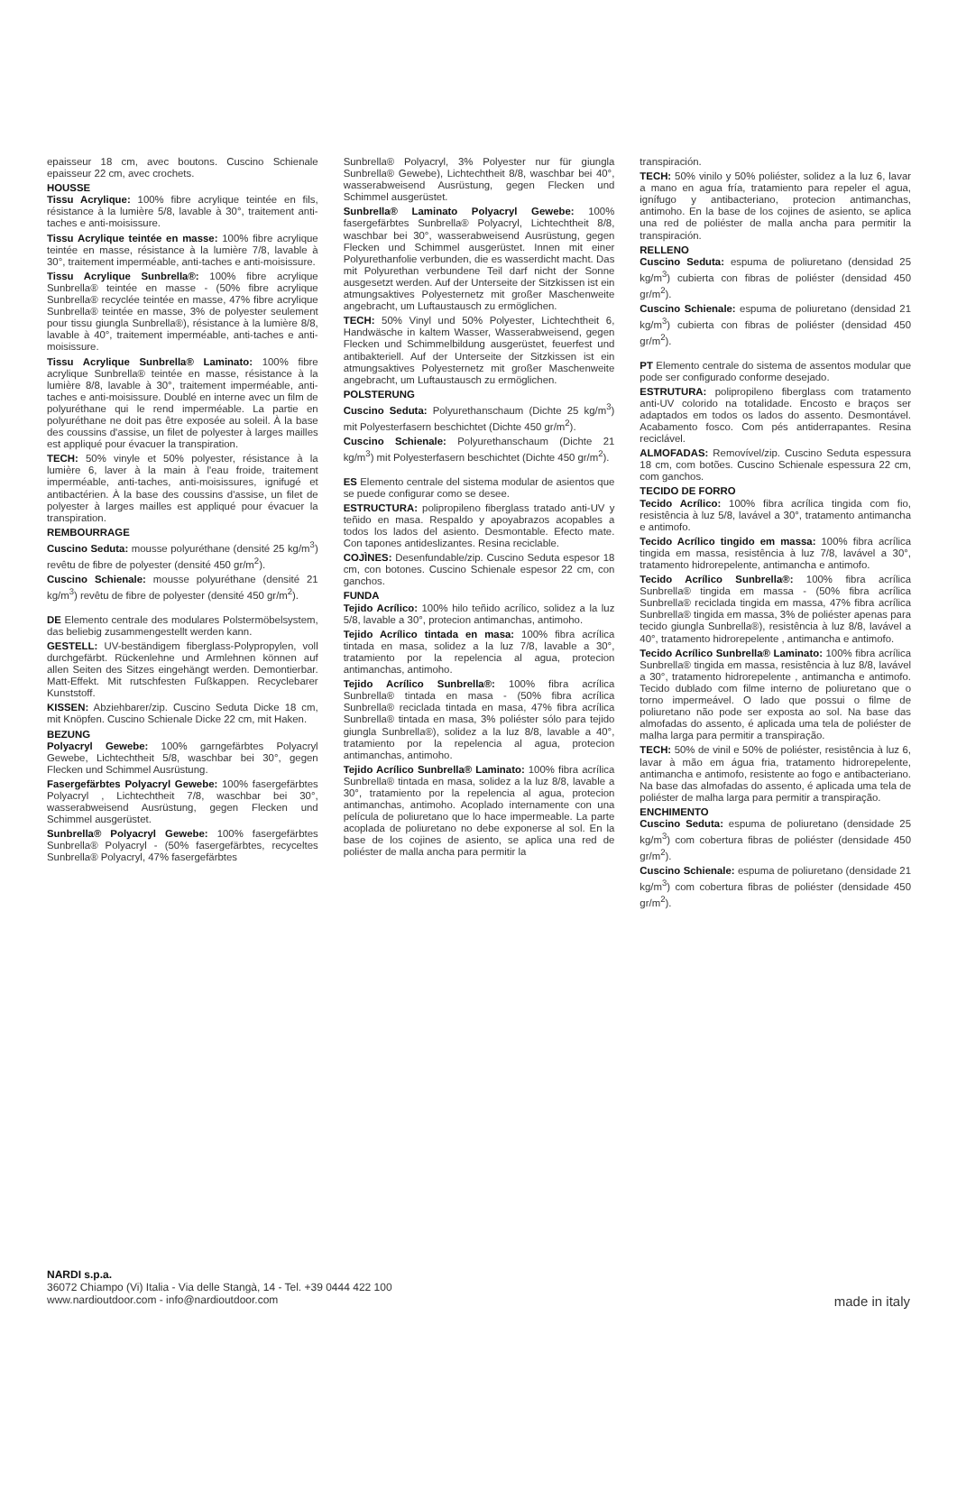epaisseur 18 cm, avec boutons. Cuscino Schienale epaisseur 22 cm, avec crochets.
HOUSSE
Tissu Acrylique: 100% fibre acrylique teintée en fils, résistance à la lumière 5/8, lavable à 30°, traitement anti-taches e anti-moisissure.
Tissu Acrylique teintée en masse: 100% fibre acrylique teintée en masse, résistance à la lumière 7/8, lavable à 30°, traitement imperméable, anti-taches e anti-moisissure.
Tissu Acrylique Sunbrella®: 100% fibre acrylique Sunbrella® teintée en masse - (50% fibre acrylique Sunbrella® recyclée teintée en masse, 47% fibre acrylique Sunbrella® teintée en masse, 3% de polyester seulement pour tissu giungla Sunbrella®), résistance à la lumière 8/8, lavable à 40°, traitement imperméable, anti-taches e anti-moisissure.
Tissu Acrylique Sunbrella® Laminato: 100% fibre acrylique Sunbrella® teintée en masse, résistance à la lumière 8/8, lavable à 30°, traitement imperméable, anti-taches e anti-moisissure. Doublé en interne avec un film de polyuréthane qui le rend imperméable. La partie en polyuréthane ne doit pas être exposée au soleil. À la base des coussins d'assise, un filet de polyester à larges mailles est appliqué pour évacuer la transpiration.
TECH: 50% vinyle et 50% polyester, résistance à la lumière 6, laver à la main à l'eau froide, traitement imperméable, anti-taches, anti-moisissures, ignifugé et antibactérien. À la base des coussins d'assise, un filet de polyester à larges mailles est appliqué pour évacuer la transpiration.
REMBOURRAGE
Cuscino Seduta: mousse polyuréthane (densité 25 kg/m<sup>3</sup>) revêtu de fibre de polyester (densité 450 gr/m<sup>2</sup>).
Cuscino Schienale: mousse polyuréthane (densité 21 kg/m<sup>3</sup>) revêtu de fibre de polyester (densité 450 gr/m<sup>2</sup>).
DE Elemento centrale des modulares Polstermöbelsystem, das beliebig zusammengestellt werden kann.
GESTELL: UV-beständigem fiberglass-Polypropylen, voll durchgefärbt. Rückenlehne und Armlehnen können auf allen Seiten des Sitzes eingehängt werden. Demontierbar. Matt-Effekt. Mit rutschfesten Fußkappen. Recyclebarer Kunststoff.
KISSEN: Abziehbarer/zip. Cuscino Seduta Dicke 18 cm, mit Knöpfen. Cuscino Schienale Dicke 22 cm, mit Haken.
BEZUNG
Polyacryl Gewebe: 100% garngefärbtes Polyacryl Gewebe, Lichtechtheit 5/8, waschbar bei 30°, gegen Flecken und Schimmel Ausrüstung.
Fasergefärbtes Polyacryl Gewebe: 100% fasergefärbtes Polyacryl , Lichtechtheit 7/8, waschbar bei 30°, wasserabweisend Ausrüstung, gegen Flecken und Schimmel ausgerüstet.
Sunbrella® Polyacryl Gewebe: 100% fasergefärbtes Sunbrella® Polyacryl - (50% fasergefärbtes, recyceltes Sunbrella® Polyacryl, 47% fasergefärbtes
Sunbrella® Polyacryl, 3% Polyester nur für giungla Sunbrella® Gewebe), Lichtechtheit 8/8, waschbar bei 40°, wasserabweisend Ausrüstung, gegen Flecken und Schimmel ausgerüstet.
Sunbrella® Laminato Polyacryl Gewebe: 100% fasergefärbtes Sunbrella® Polyacryl, Lichtechtheit 8/8, waschbar bei 30°, wasserabweisend Ausrüstung, gegen Flecken und Schimmel ausgerüstet. Innen mit einer Polyurethanfolie verbunden, die es wasserdicht macht. Das mit Polyurethan verbundene Teil darf nicht der Sonne ausgesetzt werden. Auf der Unterseite der Sitzkissen ist ein atmungsaktives Polyesternetz mit großer Maschenweite angebracht, um Luftaustausch zu ermöglichen.
TECH: 50% Vinyl und 50% Polyester, Lichtechtheit 6, Handwäsche in kaltem Wasser, Wasserabweisend, gegen Flecken und Schimmelbildung ausgerüstet, feuerfest und antibakteriell. Auf der Unterseite der Sitzkissen ist ein atmungsaktives Polyesternetz mit großer Maschenweite angebracht, um Luftaustausch zu ermöglichen.
POLSTERUNG
Cuscino Seduta: Polyurethanschaum (Dichte 25 kg/m<sup>3</sup>) mit Polyesterfasern beschichtet (Dichte 450 gr/m<sup>2</sup>).
Cuscino Schienale: Polyurethanschaum (Dichte 21 kg/m<sup>3</sup>) mit Polyesterfasern beschichtet (Dichte 450 gr/m<sup>2</sup>).
ES Elemento centrale del sistema modular de asientos que se puede configurar como se desee.
ESTRUCTURA: polipropileno fiberglass tratado anti-UV y teñido en masa. Respaldo y apoyabrazos acopables a todos los lados del asiento. Desmontable. Efecto mate. Con tapones antideslizantes. Resina reciclable.
COJÌNES: Desenfundable/zip. Cuscino Seduta espesor 18 cm, con botones. Cuscino Schienale espesor 22 cm, con ganchos.
FUNDA
Tejido Acrílico: 100% hilo teñido acrílico, solidez a la luz 5/8, lavable a 30°, protecion antimanchas, antimoho.
Tejido Acrílico tintada en masa: 100% fibra acrílica tintada en masa, solidez a la luz 7/8, lavable a 30°, tratamiento por la repelencia al agua, protecion antimanchas, antimoho.
Tejido Acrílico Sunbrella®: 100% fibra acrílica Sunbrella® tintada en masa - (50% fibra acrílica Sunbrella® reciclada tintada en masa, 47% fibra acrílica Sunbrella® tintada en masa, 3% poliéster sólo para tejido giungla Sunbrella®), solidez a la luz 8/8, lavable a 40°, tratamiento por la repelencia al agua, protecion antimanchas, antimoho.
Tejido Acrílico Sunbrella® Laminato: 100% fibra acrílica Sunbrella® tintada en masa, solidez a la luz 8/8, lavable a 30°, tratamiento por la repelencia al agua, protecion antimanchas, antimoho. Acoplado internamente con una película de poliuretano que lo hace impermeable. La parte acoplada de poliuretano no debe exponerse al sol. En la base de los cojines de asiento, se aplica una red de poliéster de malla ancha para permitir la
transpiración.
TECH: 50% vinilo y 50% poliéster, solidez a la luz 6, lavar a mano en agua fría, tratamiento para repeler el agua, ignífugo y antibacteriano, protecion antimanchas, antimoho. En la base de los cojines de asiento, se aplica una red de poliéster de malla ancha para permitir la transpiración.
RELLENO
Cuscino Seduta: espuma de poliuretano (densidad 25 kg/m<sup>3</sup>) cubierta con fibras de poliéster (densidad 450 gr/m<sup>2</sup>).
Cuscino Schienale: espuma de poliuretano (densidad 21 kg/m<sup>3</sup>) cubierta con fibras de poliéster (densidad 450 gr/m<sup>2</sup>).
PT Elemento centrale do sistema de assentos modular que pode ser configurado conforme desejado.
ESTRUTURA: polipropileno fiberglass com tratamento anti-UV colorido na totalidade. Encosto e braços ser adaptados em todos os lados do assento. Desmontável. Acabamento fosco. Com pés antiderrapantes. Resina reciclável.
ALMOFADAS: Removível/zip. Cuscino Seduta espessura 18 cm, com botões. Cuscino Schienale espessura 22 cm, com ganchos.
TECIDO DE FORRO
Tecido Acrílico: 100% fibra acrílica tingida com fio, resistência à luz 5/8, lavável a 30°, tratamento antimancha e antimofo.
Tecido Acrílico tingido em massa: 100% fibra acrílica tingida em massa, resistência à luz 7/8, lavável a 30°, tratamento hidrorepelente, antimancha e antimofo.
Tecido Acrílico Sunbrella®: 100% fibra acrílica Sunbrella® tingida em massa - (50% fibra acrílica Sunbrella® reciclada tingida em massa, 47% fibra acrílica Sunbrella® tingida em massa, 3% de poliéster apenas para tecido giungla Sunbrella®), resistência à luz 8/8, lavável a 40°, tratamento hidrorepelente , antimancha e antimofo.
Tecido Acrílico Sunbrella® Laminato: 100% fibra acrílica Sunbrella® tingida em massa, resistência à luz 8/8, lavável a 30°, tratamento hidrorepelente , antimancha e antimofo. Tecido dublado com filme interno de poliuretano que o torno impermeável. O lado que possui o filme de poliuretano não pode ser exposta ao sol. Na base das almofadas do assento, é aplicada uma tela de poliéster de malha larga para permitir a transpiração.
TECH: 50% de vinil e 50% de poliéster, resistência à luz 6, lavar à mão em água fria, tratamento hidrorepelente, antimancha e antimofo, resistente ao fogo e antibacteriano. Na base das almofadas do assento, é aplicada uma tela de poliéster de malha larga para permitir a transpiração.
ENCHIMENTO
Cuscino Seduta: espuma de poliuretano (densidade 25 kg/m<sup>3</sup>) com cobertura fibras de poliéster (densidade 450 gr/m<sup>2</sup>).
Cuscino Schienale: espuma de poliuretano (densidade 21 kg/m<sup>3</sup>) com cobertura fibras de poliéster (densidade 450 gr/m<sup>2</sup>).
NARDI s.p.a.
36072 Chiampo (Vi) Italia - Via delle Stangà, 14 - Tel. +39 0444 422 100
www.nardioutdoor.com - info@nardioutdoor.com
made in italy